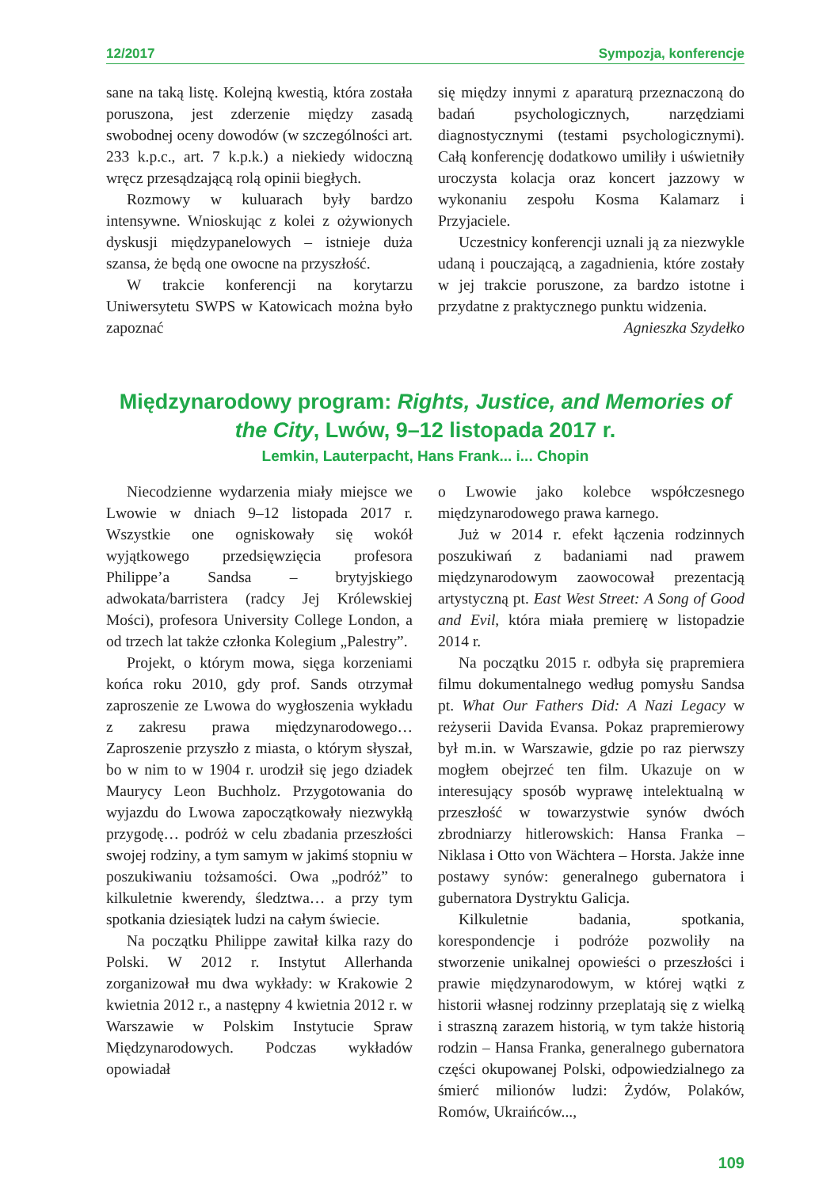12/2017 Sympozja, konferencje
sane na taką listę. Kolejną kwestią, która została poruszona, jest zderzenie między zasadą swobodnej oceny dowodów (w szczególności art. 233 k.p.c., art. 7 k.p.k.) a niekiedy widoczną wręcz przesądzającą rolą opinii biegłych.
Rozmowy w kuluarach były bardzo intensywne. Wnioskując z kolei z ożywionych dyskusji międzypanelowych – istnieje duża szansa, że będą one owocne na przyszłość.
W trakcie konferencji na korytarzu Uniwersytetu SWPS w Katowicach można było zapoznać
się między innymi z aparaturą przeznaczoną do badań psychologicznych, narzędziami diagnostycznymi (testami psychologicznymi). Całą konferencję dodatkowo umiliły i uświetniły uroczysta kolacja oraz koncert jazzowy w wykonaniu zespołu Kosma Kalamarz i Przyjaciele.
Uczestnicy konferencji uznali ją za niezwykle udaną i pouczającą, a zagadnienia, które zostały w jej trakcie poruszone, za bardzo istotne i przydatne z praktycznego punktu widzenia.
Agnieszka Szydełko
Międzynarodowy program: Rights, Justice, and Memories of the City, Lwów, 9–12 listopada 2017 r.
Lemkin, Lauterpacht, Hans Frank... i... Chopin
Niecodzienne wydarzenia miały miejsce we Lwowie w dniach 9–12 listopada 2017 r. Wszystkie one ogniskowały się wokół wyjątkowego przedsięwzięcia profesora Philippe’a Sandsa – brytyjskiego adwokata/barristera (radcy Jej Królewskiej Mości), profesora University College London, a od trzech lat także członka Kolegium „Palestry”.
Projekt, o którym mowa, sięga korzeniami końca roku 2010, gdy prof. Sands otrzymał zaproszenie ze Lwowa do wygłoszenia wykładu z zakresu prawa międzynarodowego… Zaproszenie przyszło z miasta, o którym słyszał, bo w nim to w 1904 r. urodził się jego dziadek Maurycy Leon Buchholz. Przygotowania do wyjazdu do Lwowa zapoczątkowały niezwykłą przygodę… podróż w celu zbadania przeszłości swojej rodziny, a tym samym w jakimś stopniu w poszukiwaniu tożsamości. Owa „podróż” to kilkuletnie kwerendy, śledztwa… a przy tym spotkania dziesiątek ludzi na całym świecie.
Na początku Philippe zawitał kilka razy do Polski. W 2012 r. Instytut Allerhanda zorganizował mu dwa wykłady: w Krakowie 2 kwietnia 2012 r., a następny 4 kwietnia 2012 r. w Warszawie w Polskim Instytucie Spraw Międzynarodowych. Podczas wykładów opowiadał
o Lwowie jako kolebce współczesnego międzynarodowego prawa karnego.
Już w 2014 r. efekt łączenia rodzinnych poszukiwań z badaniami nad prawem międzynarodowym zaowocował prezentacją artystyczną pt. East West Street: A Song of Good and Evil, która miała premierę w listopadzie 2014 r.
Na początku 2015 r. odbyła się prapremiera filmu dokumentalnego według pomysłu Sandsa pt. What Our Fathers Did: A Nazi Legacy w reżyserii Davida Evansa. Pokaz prapremierowy był m.in. w Warszawie, gdzie po raz pierwszy mogłem obejrzeć ten film. Ukazuje on w interesujący sposób wyprawę intelektualną w przeszłość w towarzystwie synów dwóch zbrodniarzy hitlerowskich: Hansa Franka – Niklasa i Otto von Wächtera – Horsta. Jakże inne postawy synów: generalnego gubernatora i gubernatora Dystryktu Galicja.
Kilkuletnie badania, spotkania, korespondencje i podróże pozwoliły na stworzenie unikalnej opowieści o przeszłości i prawie międzynarodowym, w której wątki z historii własnej rodzinny przeplatają się z wielką i straszną zarazem historią, w tym także historią rodzin – Hansa Franka, generalnego gubernatora części okupowanej Polski, odpowiedzialnego za śmierć milionów ludzi: Żydów, Polaków, Romów, Ukraińców...,
109